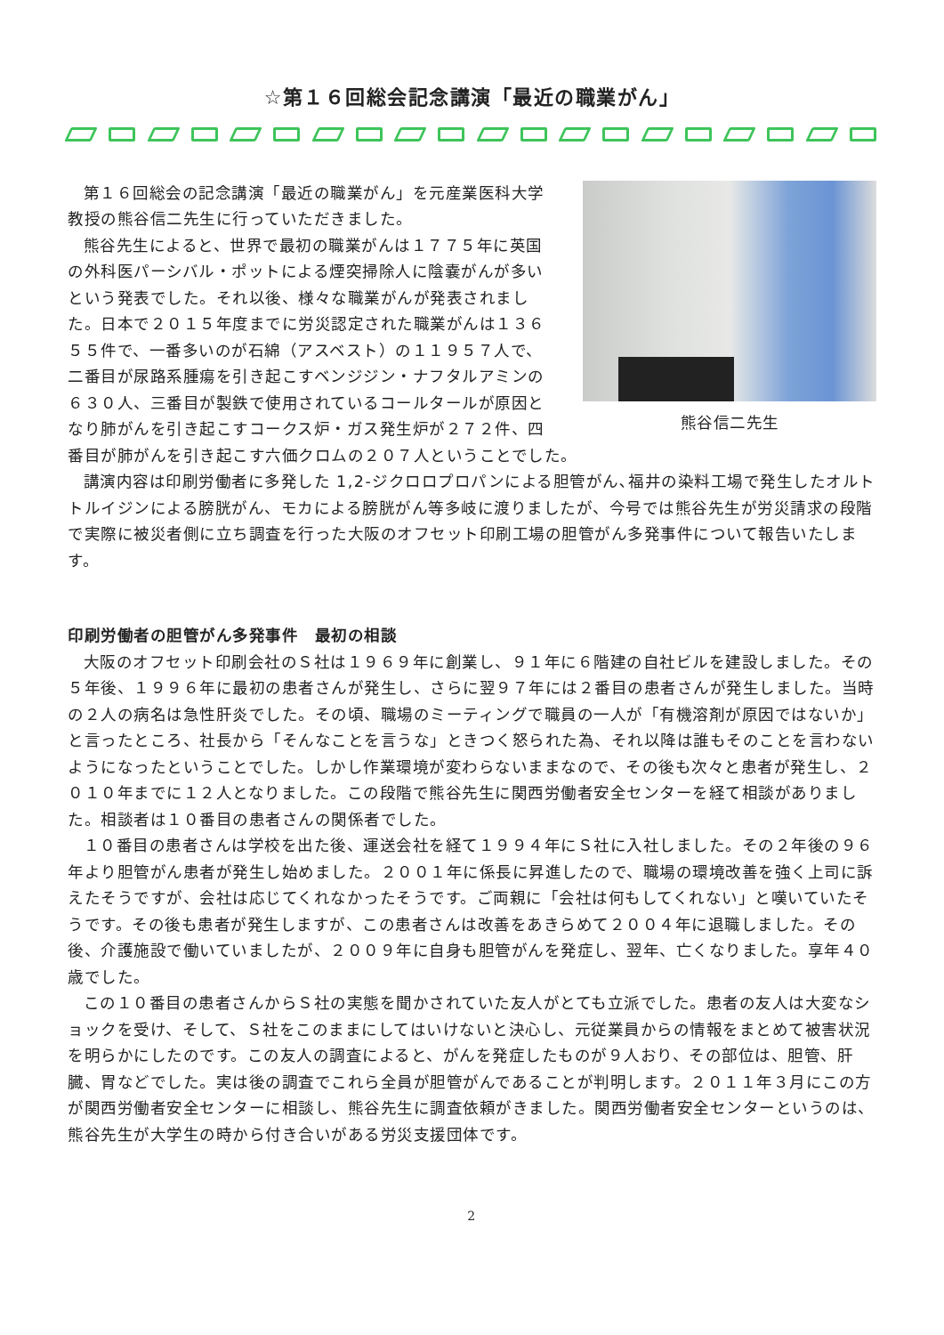☆第１６回総会記念講演「最近の職業がん」
熊谷信二先生
第１６回総会の記念講演「最近の職業がん」を元産業医科大学教授の熊谷信二先生に行っていただきました。
熊谷先生によると、世界で最初の職業がんは１７７５年に英国の外科医パーシバル・ポットによる煙突掃除人に陰嚢がんが多いという発表でした。それ以後、様々な職業がんが発表されました。日本で２０１５年度までに労災認定された職業がんは１３６５５件で、一番多いのが石綿（アスベスト）の１１９５７人で、二番目が尿路系腫瘍を引き起こすベンジジン・ナフタルアミンの６３０人、三番目が製鉄で使用されているコールタールが原因となり肺がんを引き起こすコークス炉・ガス発生炉が２７２件、四番目が肺がんを引き起こす六価クロムの２０７人ということでした。
講演内容は印刷労働者に多発した 1,2-ジクロロプロパンによる胆管がん､福井の染料工場で発生したオルトトルイジンによる膀胱がん、モカによる膀胱がん等多岐に渡りましたが、今号では熊谷先生が労災請求の段階で実際に被災者側に立ち調査を行った大阪のオフセット印刷工場の胆管がん多発事件について報告いたします。
印刷労働者の胆管がん多発事件　最初の相談
大阪のオフセット印刷会社のＳ社は１９６９年に創業し、９１年に６階建の自社ビルを建設しました。その５年後、１９９６年に最初の患者さんが発生し、さらに翌９７年には２番目の患者さんが発生しました。当時の２人の病名は急性肝炎でした。その頃、職場のミーティングで職員の一人が「有機溶剤が原因ではないか」と言ったところ、社長から「そんなことを言うな」ときつく怒られた為、それ以降は誰もそのことを言わないようになったということでした。しかし作業環境が変わらないままなので、その後も次々と患者が発生し、２０１０年までに１２人となりました。この段階で熊谷先生に関西労働者安全センターを経て相談がありました。相談者は１０番目の患者さんの関係者でした。
１０番目の患者さんは学校を出た後、運送会社を経て１９９４年にＳ社に入社しました。その２年後の９６年より胆管がん患者が発生し始めました。２００１年に係長に昇進したので、職場の環境改善を強く上司に訴えたそうですが、会社は応じてくれなかったそうです。ご両親に「会社は何もしてくれない」と嘆いていたそうです。その後も患者が発生しますが、この患者さんは改善をあきらめて２００４年に退職しました。その後、介護施設で働いていましたが、２００９年に自身も胆管がんを発症し、翌年、亡くなりました。享年４０歳でした。
この１０番目の患者さんからＳ社の実態を聞かされていた友人がとても立派でした。患者の友人は大変なショックを受け、そして、Ｓ社をこのままにしてはいけないと決心し、元従業員からの情報をまとめて被害状況を明らかにしたのです。この友人の調査によると、がんを発症したものが９人おり、その部位は、胆管、肝臓、胃などでした。実は後の調査でこれら全員が胆管がんであることが判明します。２０１１年３月にこの方が関西労働者安全センターに相談し、熊谷先生に調査依頼がきました。関西労働者安全センターというのは、熊谷先生が大学生の時から付き合いがある労災支援団体です。
2